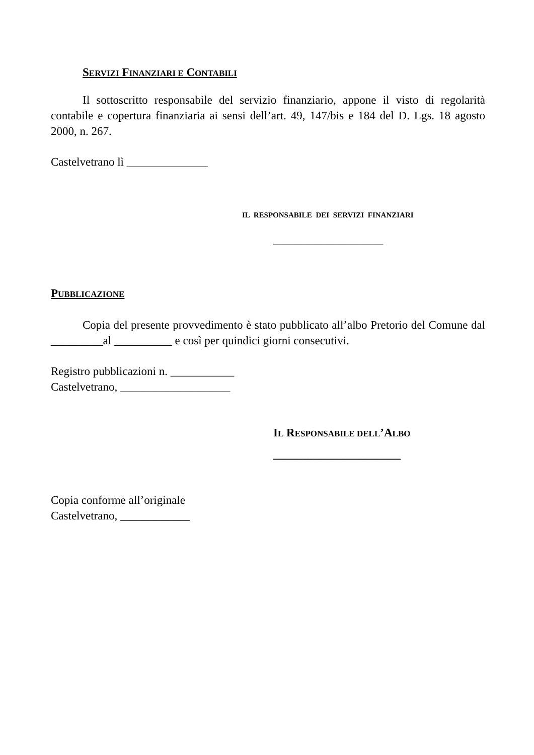SERVIZI FINANZIARI E CONTABILI
Il sottoscritto responsabile del servizio finanziario, appone il visto di regolarità contabile e copertura finanziaria ai sensi dell’art. 49, 147/bis e 184 del D. Lgs. 18 agosto 2000, n. 267.
Castelvetrano lì ______________
IL RESPONSABILE DEI SERVIZI FINANZIARI
___________________
PUBBLICAZIONE
Copia del presente provvedimento è stato pubblicato all’albo Pretorio del Comune dal _________al __________ e così per quindici giorni consecutivi.
Registro pubblicazioni n. ___________
Castelvetrano, ___________________
IL RESPONSABILE DELL’ALBO
______________________
Copia conforme all’originale
Castelvetrano, ____________